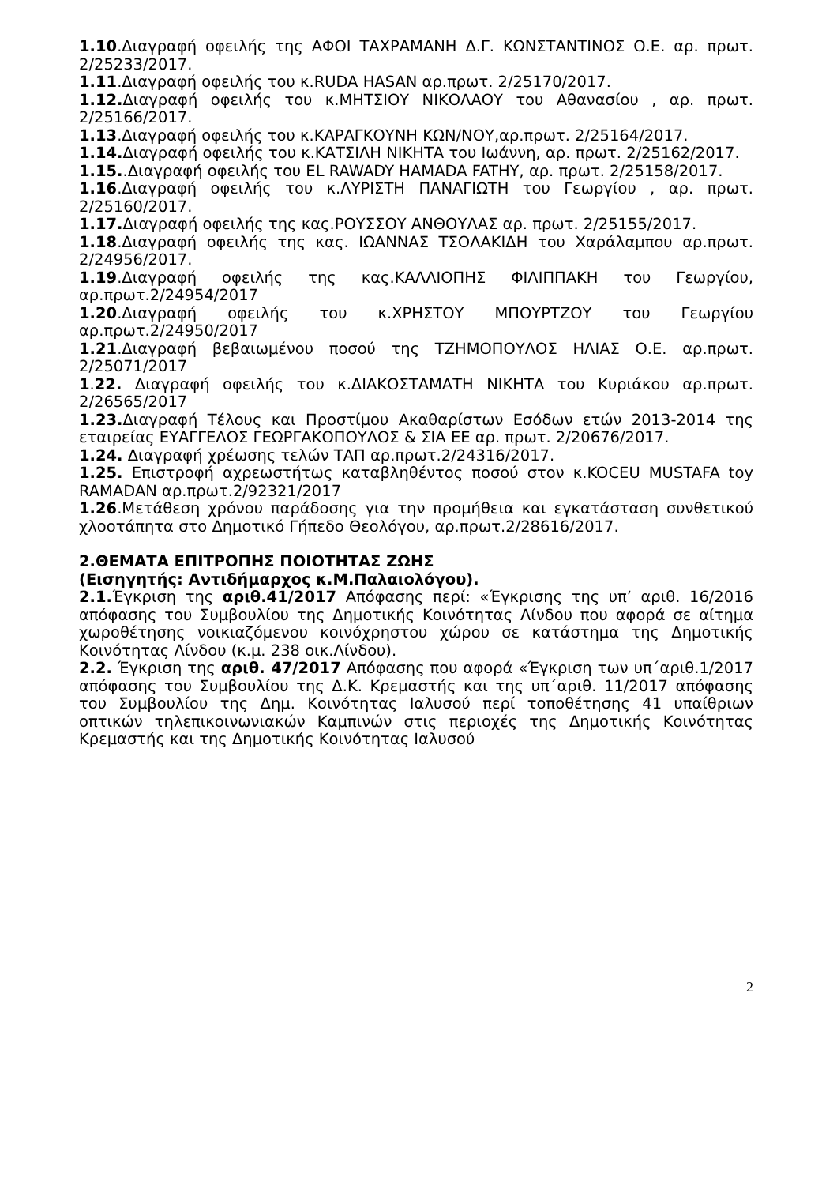1.10.Διαγραφή οφειλής της ΑΦΟΙ ΤΑΧΡΑΜΑΝΗ Δ.Γ. ΚΩΝΣΤΑΝΤΙΝΟΣ Ο.Ε. αρ. πρωτ. 2/25233/2017.
1.11.Διαγραφή οφειλής του κ.RUDA HASAN αρ.πρωτ. 2/25170/2017.
1.12. Διαγραφή οφειλής του κ.ΜΗΤΣΙΟΥ ΝΙΚΟΛΑΟΥ του Αθανασίου , αρ. πρωτ. 2/25166/2017.
1.13.Διαγραφή οφειλής του κ.ΚΑΡΑΓΚΟΥΝΗ ΚΩΝ/ΝΟΥ,αρ.πρωτ. 2/25164/2017.
1.14. Διαγραφή οφειλής του κ.ΚΑΤΣΙΛΗ ΝΙΚΗΤΑ του Ιωάννη, αρ. πρωτ. 2/25162/2017.
1.15..Διαγραφή οφειλής του EL RAWADY HAMADA FATHY, αρ. πρωτ. 2/25158/2017.
1.16.Διαγραφή οφειλής του κ.ΛΥΡΙΣΤΗ ΠΑΝΑΓΙΩΤΗ του Γεωργίου , αρ. πρωτ. 2/25160/2017.
1.17. Διαγραφή οφειλής της κας.ΡΟΥΣΣΟΥ ΑΝΘΟΥΛΑΣ αρ. πρωτ. 2/25155/2017.
1.18.Διαγραφή οφειλής της κας. ΙΩΑΝΝΑΣ ΤΣΟΛΑΚΙΔΗ του Χαράλαμπου αρ.πρωτ. 2/24956/2017.
1.19.Διαγραφή οφειλής της κας.ΚΑΛΛΙΟΠΗΣ ΦΙΛΙΠΠΑΚΗ του Γεωργίου, αρ.πρωτ.2/24954/2017
1.20.Διαγραφή οφειλής του κ.ΧΡΗΣΤΟΥ ΜΠΟΥΡΤΖΟΥ του Γεωργίου αρ.πρωτ.2/24950/2017
1.21.Διαγραφή βεβαιωμένου ποσού της ΤΖΗΜΟΠΟΥΛΟΣ ΗΛΙΑΣ Ο.Ε. αρ.πρωτ. 2/25071/2017
1.22. Διαγραφή οφειλής του κ.ΔΙΑΚΟΣΤΑΜΑΤΗ ΝΙΚΗΤΑ του Κυριάκου αρ.πρωτ. 2/26565/2017
1.23. Διαγραφή Τέλους και Προστίμου Ακαθαρίστων Εσόδων ετών 2013-2014 της εταιρείας ΕΥΑΓΓΕΛΟΣ ΓΕΩΡΓΑΚΟΠΟΥΛΟΣ & ΣΙΑ ΕΕ αρ. πρωτ. 2/20676/2017.
1.24. Διαγραφή χρέωσης τελών ΤΑΠ αρ.πρωτ.2/24316/2017.
1.25. Επιστροφή αχρεωστήτως καταβληθέντος ποσού στον κ.KOCEU MUSTAFA toy RAMADAN αρ.πρωτ.2/92321/2017
1.26.Μετάθεση χρόνου παράδοσης για την προμήθεια και εγκατάσταση συνθετικού χλοοτάπητα στο Δημοτικό Γήπεδο Θεολόγου, αρ.πρωτ.2/28616/2017.
2.ΘΕΜΑΤΑ ΕΠΙΤΡΟΠΗΣ ΠΟΙΟΤΗΤΑΣ ΖΩΗΣ
(Εισηγητής: Αντιδήμαρχος κ.Μ.Παλαιολόγου).
2.1. Έγκριση της αριθ.41/2017 Απόφασης περί: «Έγκρισης της υπ’ αριθ. 16/2016 απόφασης του Συμβουλίου της Δημοτικής Κοινότητας Λίνδου που αφορά σε αίτημα χωροθέτησης νοικιαζόμενου κοινόχρηστου χώρου σε κατάστημα της Δημοτικής Κοινότητας Λίνδου (κ.μ. 238 οικ.Λίνδου).
2.2. Έγκριση της αριθ. 47/2017 Απόφασης που αφορά «Έγκριση των υπ΄αριθ.1/2017 απόφασης του Συμβουλίου της Δ.Κ. Κρεμαστής και της υπ΄αριθ. 11/2017 απόφασης του Συμβουλίου της Δημ. Κοινότητας Ιαλυσού περί τοποθέτησης 41 υπαίθριων οπτικών τηλεπικοινωνιακών Καμπινών στις περιοχές της Δημοτικής Κοινότητας Κρεμαστής και της Δημοτικής Κοινότητας Ιαλυσού
2